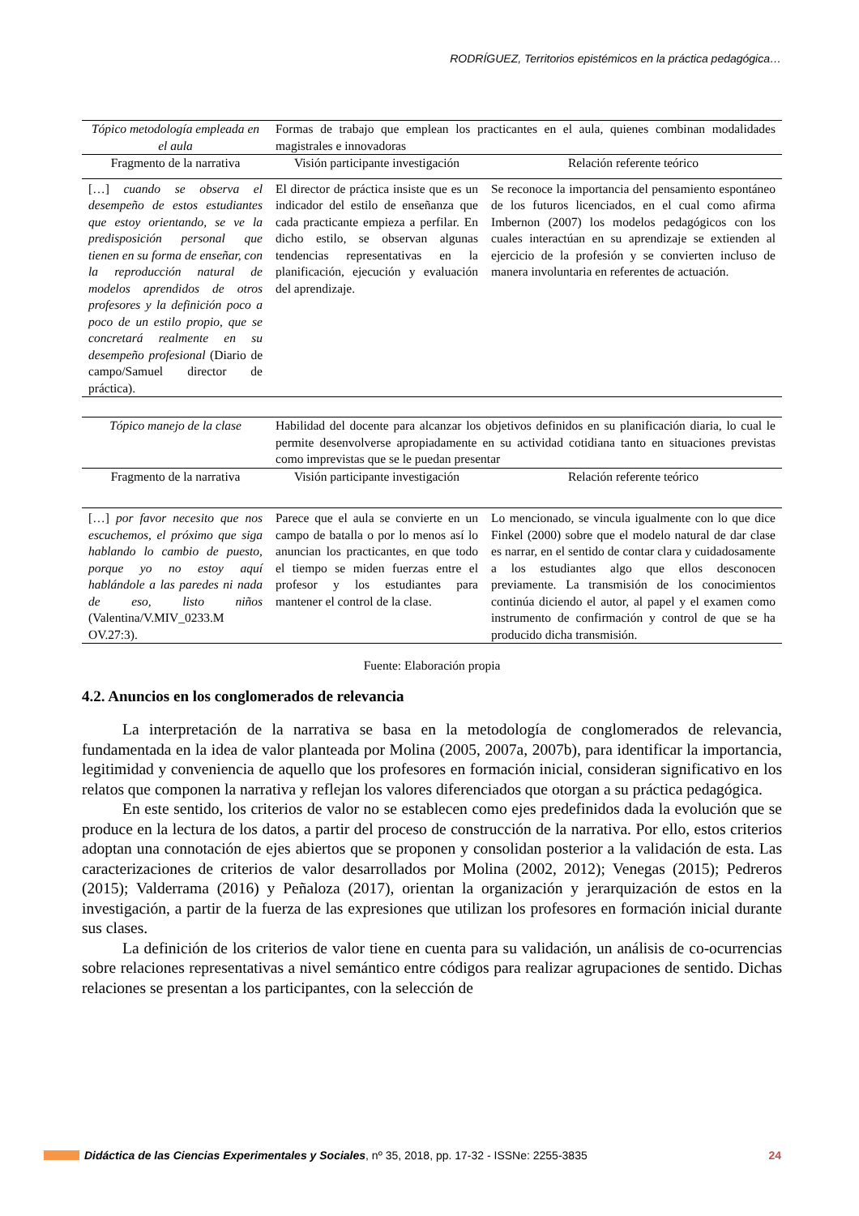RODRÍGUEZ, Territorios epistémicos en la práctica pedagógica…
| Tópico metodología empleada en el aula | Formas de trabajo que emplean los practicantes en el aula, quienes combinan modalidades magistrales e innovadoras | |
| Fragmento de la narrativa | Visión participante investigación | Relación referente teórico |
| […] cuando se observa el desempeño de estos estudiantes que estoy orientando, se ve la predisposición personal que tienen en su forma de enseñar, con la reproducción natural de modelos aprendidos de otros profesores y la definición poco a poco de un estilo propio, que se concretará realmente en su desempeño profesional (Diario de campo/Samuel director de práctica). | El director de práctica insiste que es un indicador del estilo de enseñanza que cada practicante empieza a perfilar. En dicho estilo, se observan algunas tendencias representativas en la planificación, ejecución y evaluación del aprendizaje. | Se reconoce la importancia del pensamiento espontáneo de los futuros licenciados, en el cual como afirma Imbernon (2007) los modelos pedagógicos con los cuales interactúan en su aprendizaje se extienden al ejercicio de la profesión y se convierten incluso de manera involuntaria en referentes de actuación. |
| Tópico manejo de la clase | Habilidad del docente para alcanzar los objetivos definidos en su planificación diaria, lo cual le permite desenvolverse apropiadamente en su actividad cotidiana tanto en situaciones previstas como imprevistas que se le puedan presentar | |
| Fragmento de la narrativa | Visión participante investigación | Relación referente teórico |
| […] por favor necesito que nos escuchemos, el próximo que siga hablando lo cambio de puesto, porque yo no estoy aquí hablándole a las paredes ni nada de eso, listo niños (Valentina/V.MIV_0233.M OV.27:3). | Parece que el aula se convierte en un campo de batalla o por lo menos así lo anuncian los practicantes, en que todo el tiempo se miden fuerzas entre el profesor y los estudiantes para mantener el control de la clase. | Lo mencionado, se vincula igualmente con lo que dice Finkel (2000) sobre que el modelo natural de dar clase es narrar, en el sentido de contar clara y cuidadosamente a los estudiantes algo que ellos desconocen previamente. La transmisión de los conocimientos continúa diciendo el autor, al papel y el examen como instrumento de confirmación y control de que se ha producido dicha transmisión. |
Fuente: Elaboración propia
4.2. Anuncios en los conglomerados de relevancia
La interpretación de la narrativa se basa en la metodología de conglomerados de relevancia, fundamentada en la idea de valor planteada por Molina (2005, 2007a, 2007b), para identificar la importancia, legitimidad y conveniencia de aquello que los profesores en formación inicial, consideran significativo en los relatos que componen la narrativa y reflejan los valores diferenciados que otorgan a su práctica pedagógica.
En este sentido, los criterios de valor no se establecen como ejes predefinidos dada la evolución que se produce en la lectura de los datos, a partir del proceso de construcción de la narrativa. Por ello, estos criterios adoptan una connotación de ejes abiertos que se proponen y consolidan posterior a la validación de esta. Las caracterizaciones de criterios de valor desarrollados por Molina (2002, 2012); Venegas (2015); Pedreros (2015); Valderrama (2016) y Peñaloza (2017), orientan la organización y jerarquización de estos en la investigación, a partir de la fuerza de las expresiones que utilizan los profesores en formación inicial durante sus clases.
La definición de los criterios de valor tiene en cuenta para su validación, un análisis de co-ocurrencias sobre relaciones representativas a nivel semántico entre códigos para realizar agrupaciones de sentido. Dichas relaciones se presentan a los participantes, con la selección de
Didáctica de las Ciencias Experimentales y Sociales, nº 35, 2018, pp. 17-32 - ISSNe: 2255-3835 24